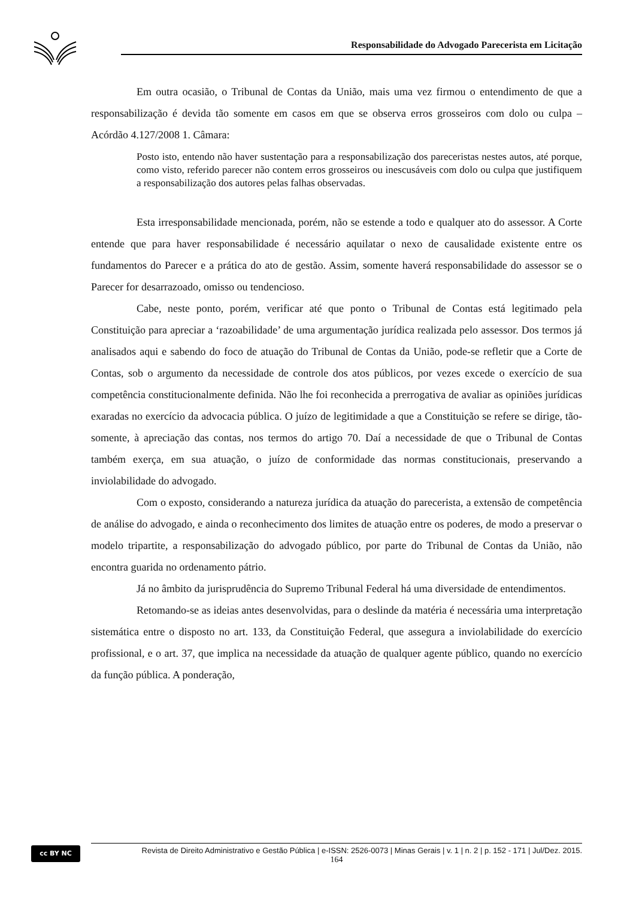Responsabilidade do Advogado Parecerista em Licitação
Em outra ocasião, o Tribunal de Contas da União, mais uma vez firmou o entendimento de que a responsabilização é devida tão somente em casos em que se observa erros grosseiros com dolo ou culpa – Acórdão 4.127/2008 1. Câmara:
Posto isto, entendo não haver sustentação para a responsabilização dos pareceristas nestes autos, até porque, como visto, referido parecer não contem erros grosseiros ou inescusáveis com dolo ou culpa que justifiquem a responsabilização dos autores pelas falhas observadas.
Esta irresponsabilidade mencionada, porém, não se estende a todo e qualquer ato do assessor. A Corte entende que para haver responsabilidade é necessário aquilatar o nexo de causalidade existente entre os fundamentos do Parecer e a prática do ato de gestão. Assim, somente haverá responsabilidade do assessor se o Parecer for desarrazoado, omisso ou tendencioso.
Cabe, neste ponto, porém, verificar até que ponto o Tribunal de Contas está legitimado pela Constituição para apreciar a ‘razoabilidade’ de uma argumentação jurídica realizada pelo assessor. Dos termos já analisados aqui e sabendo do foco de atuação do Tribunal de Contas da União, pode-se refletir que a Corte de Contas, sob o argumento da necessidade de controle dos atos públicos, por vezes excede o exercício de sua competência constitucionalmente definida. Não lhe foi reconhecida a prerrogativa de avaliar as opiniões jurídicas exaradas no exercício da advocacia pública. O juízo de legitimidade a que a Constituição se refere se dirige, tão-somente, à apreciação das contas, nos termos do artigo 70. Daí a necessidade de que o Tribunal de Contas também exerça, em sua atuação, o juízo de conformidade das normas constitucionais, preservando a inviolabilidade do advogado.
Com o exposto, considerando a natureza jurídica da atuação do parecerista, a extensão de competência de análise do advogado, e ainda o reconhecimento dos limites de atuação entre os poderes, de modo a preservar o modelo tripartite, a responsabilização do advogado público, por parte do Tribunal de Contas da União, não encontra guarida no ordenamento pátrio.
Já no âmbito da jurisprudência do Supremo Tribunal Federal há uma diversidade de entendimentos.
Retomando-se as ideias antes desenvolvidas, para o deslinde da matéria é necessária uma interpretação sistemática entre o disposto no art. 133, da Constituição Federal, que assegura a inviolabilidade do exercício profissional, e o art. 37, que implica na necessidade da atuação de qualquer agente público, quando no exercício da função pública. A ponderação,
cc BY NC
Revista de Direito Administrativo e Gestão Pública | e-ISSN: 2526-0073 | Minas Gerais | v. 1 | n. 2 | p. 152 - 171 | Jul/Dez. 2015.
164